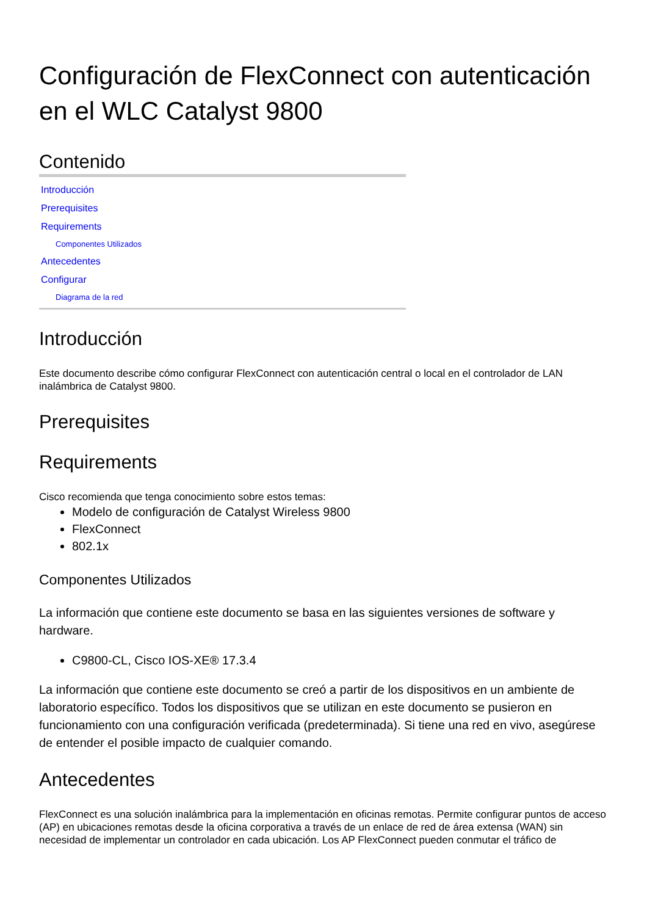Configuración de FlexConnect con autenticación en el WLC Catalyst 9800
Contenido
Introducción
Prerequisites
Requirements
Componentes Utilizados
Antecedentes
Configurar
Diagrama de la red
Introducción
Este documento describe cómo configurar FlexConnect con autenticación central o local en el controlador de LAN inalámbrica de Catalyst 9800.
Prerequisites
Requirements
Cisco recomienda que tenga conocimiento sobre estos temas:
Modelo de configuración de Catalyst Wireless 9800
FlexConnect
802.1x
Componentes Utilizados
La información que contiene este documento se basa en las siguientes versiones de software y hardware.
C9800-CL, Cisco IOS-XE® 17.3.4
La información que contiene este documento se creó a partir de los dispositivos en un ambiente de laboratorio específico. Todos los dispositivos que se utilizan en este documento se pusieron en funcionamiento con una configuración verificada (predeterminada). Si tiene una red en vivo, asegúrese de entender el posible impacto de cualquier comando.
Antecedentes
FlexConnect es una solución inalámbrica para la implementación en oficinas remotas. Permite configurar puntos de acceso (AP) en ubicaciones remotas desde la oficina corporativa a través de un enlace de red de área extensa (WAN) sin necesidad de implementar un controlador en cada ubicación. Los AP FlexConnect pueden conmutar el tráfico de